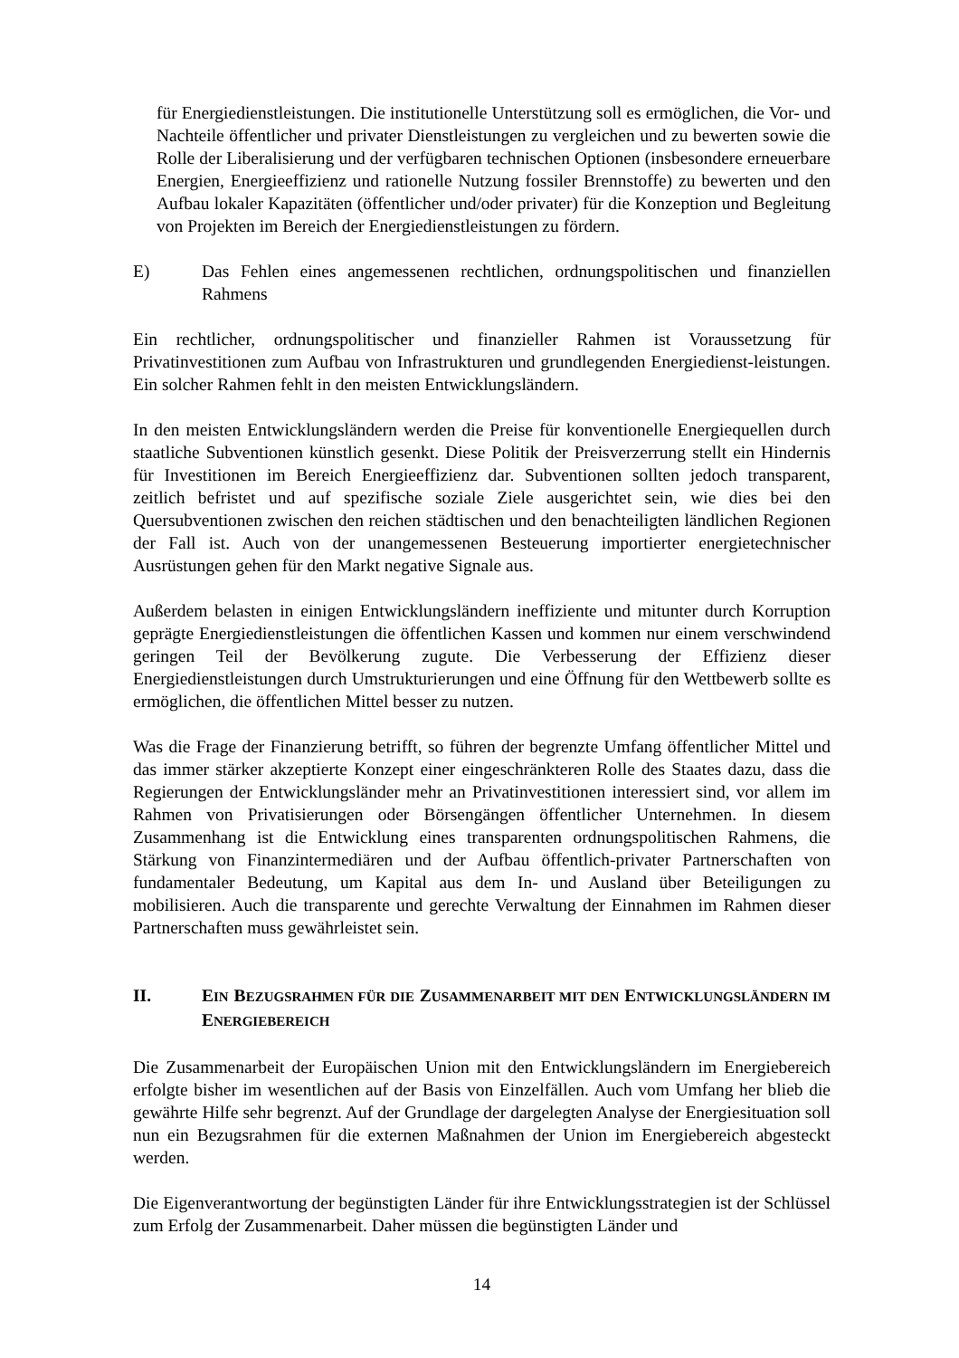für Energiedienstleistungen. Die institutionelle Unterstützung soll es ermöglichen, die Vor- und Nachteile öffentlicher und privater Dienstleistungen zu vergleichen und zu bewerten sowie die Rolle der Liberalisierung und der verfügbaren technischen Optionen (insbesondere erneuerbare Energien, Energieeffizienz und rationelle Nutzung fossiler Brennstoffe) zu bewerten und den Aufbau lokaler Kapazitäten (öffentlicher und/oder privater) für die Konzeption und Begleitung von Projekten im Bereich der Energiedienstleistungen zu fördern.
E) Das Fehlen eines angemessenen rechtlichen, ordnungspolitischen und finanziellen Rahmens
Ein rechtlicher, ordnungspolitischer und finanzieller Rahmen ist Voraussetzung für Privatinvestitionen zum Aufbau von Infrastrukturen und grundlegenden Energiedienst-leistungen. Ein solcher Rahmen fehlt in den meisten Entwicklungsländern.
In den meisten Entwicklungsländern werden die Preise für konventionelle Energiequellen durch staatliche Subventionen künstlich gesenkt. Diese Politik der Preisverzerrung stellt ein Hindernis für Investitionen im Bereich Energieeffizienz dar. Subventionen sollten jedoch transparent, zeitlich befristet und auf spezifische soziale Ziele ausgerichtet sein, wie dies bei den Quersubventionen zwischen den reichen städtischen und den benachteiligten ländlichen Regionen der Fall ist. Auch von der unangemessenen Besteuerung importierter energietechnischer Ausrüstungen gehen für den Markt negative Signale aus.
Außerdem belasten in einigen Entwicklungsländern ineffiziente und mitunter durch Korruption geprägte Energiedienstleistungen die öffentlichen Kassen und kommen nur einem verschwindend geringen Teil der Bevölkerung zugute. Die Verbesserung der Effizienz dieser Energiedienstleistungen durch Umstrukturierungen und eine Öffnung für den Wettbewerb sollte es ermöglichen, die öffentlichen Mittel besser zu nutzen.
Was die Frage der Finanzierung betrifft, so führen der begrenzte Umfang öffentlicher Mittel und das immer stärker akzeptierte Konzept einer eingeschränkteren Rolle des Staates dazu, dass die Regierungen der Entwicklungsländer mehr an Privatinvestitionen interessiert sind, vor allem im Rahmen von Privatisierungen oder Börsengängen öffentlicher Unternehmen. In diesem Zusammenhang ist die Entwicklung eines transparenten ordnungspolitischen Rahmens, die Stärkung von Finanzintermediären und der Aufbau öffentlich-privater Partnerschaften von fundamentaler Bedeutung, um Kapital aus dem In- und Ausland über Beteiligungen zu mobilisieren. Auch die transparente und gerechte Verwaltung der Einnahmen im Rahmen dieser Partnerschaften muss gewährleistet sein.
II. EIN BEZUGSRAHMEN FÜR DIE ZUSAMMENARBEIT MIT DEN ENTWICKLUNGSLÄNDERN IM ENERGIEBEREICH
Die Zusammenarbeit der Europäischen Union mit den Entwicklungsländern im Energiebereich erfolgte bisher im wesentlichen auf der Basis von Einzelfällen. Auch vom Umfang her blieb die gewährte Hilfe sehr begrenzt. Auf der Grundlage der dargelegten Analyse der Energiesituation soll nun ein Bezugsrahmen für die externen Maßnahmen der Union im Energiebereich abgesteckt werden.
Die Eigenverantwortung der begünstigten Länder für ihre Entwicklungsstrategien ist der Schlüssel zum Erfolg der Zusammenarbeit. Daher müssen die begünstigten Länder und
14